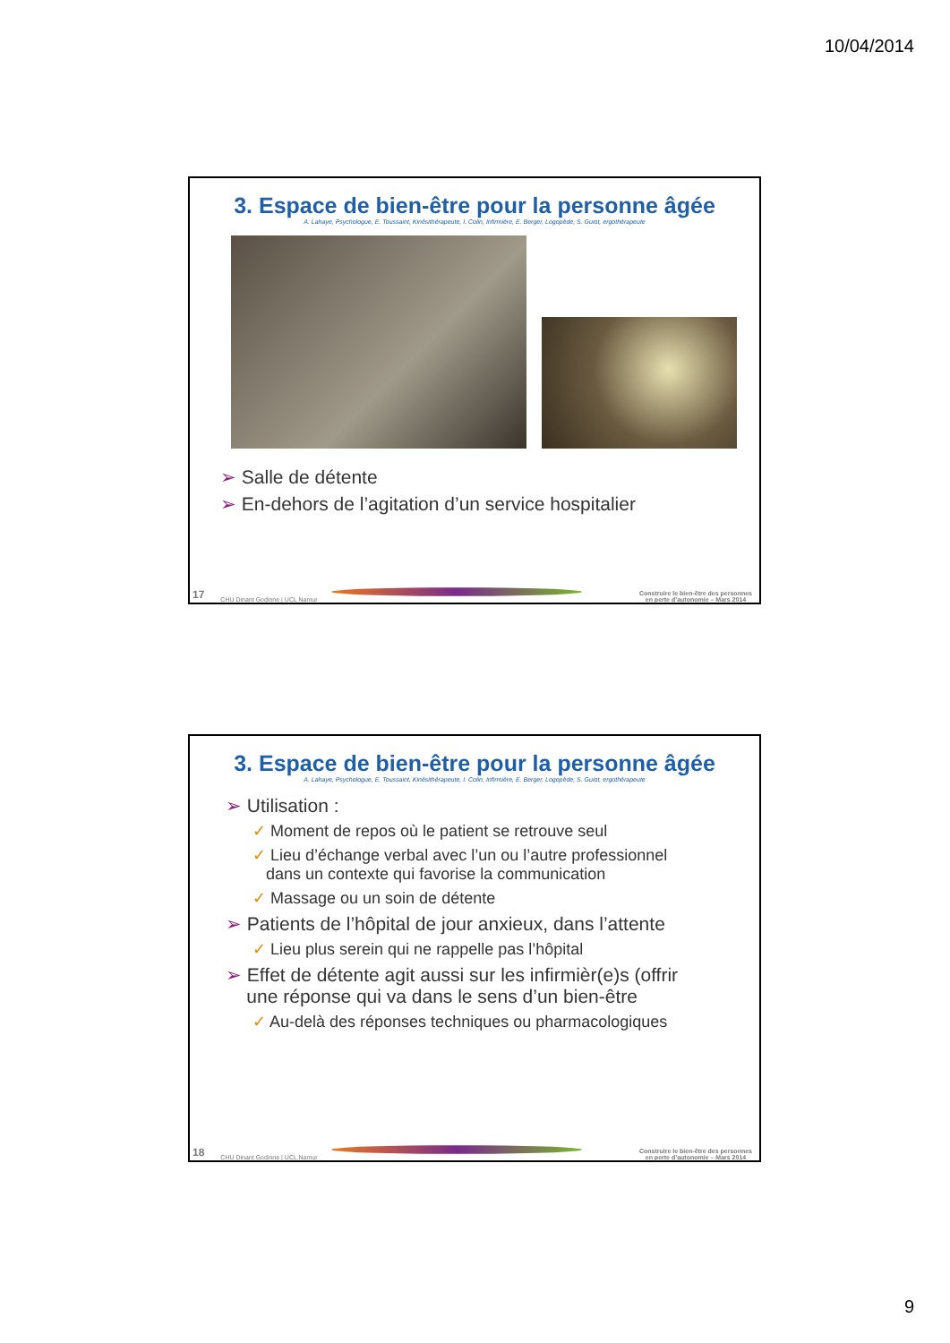10/04/2014
3. Espace de bien-être pour la personne âgée
A. Lahaye, Psychologue, E. Toussaint, Kinésithérapeute, I. Colin, Infirmière, E. Berger, Logopède, S. Guiot, ergothérapeute
➢ Salle de détente
➢ En-dehors de l’agitation d’un service hospitalier
17 CHU Dinant Godinne | UCL Namur
Construire le bien-être des personnes
en perte d’autonomie – Mars 2014
3. Espace de bien-être pour la personne âgée
A. Lahaye, Psychologue, E. Toussaint, Kinésithérapeute, I. Colin, Infirmière, E. Berger, Logopède, S. Guiot, ergothérapeute
➢ Utilisation :
✓ Moment de repos où le patient se retrouve seul
✓ Lieu d’échange verbal avec l’un ou l’autre professionnel
dans un contexte qui favorise la communication
✓ Massage ou un soin de détente
➢ Patients de l’hôpital de jour anxieux, dans l’attente
✓ Lieu plus serein qui ne rappelle pas l’hôpital
➢ Effet de détente agit aussi sur les infirmièr(e)s (offrir
une réponse qui va dans le sens d’un bien-être
✓ Au-delà des réponses techniques ou pharmacologiques
18 CHU Dinant Godinne | UCL Namur
Construire le bien-être des personnes
en perte d’autonomie – Mars 2014
9